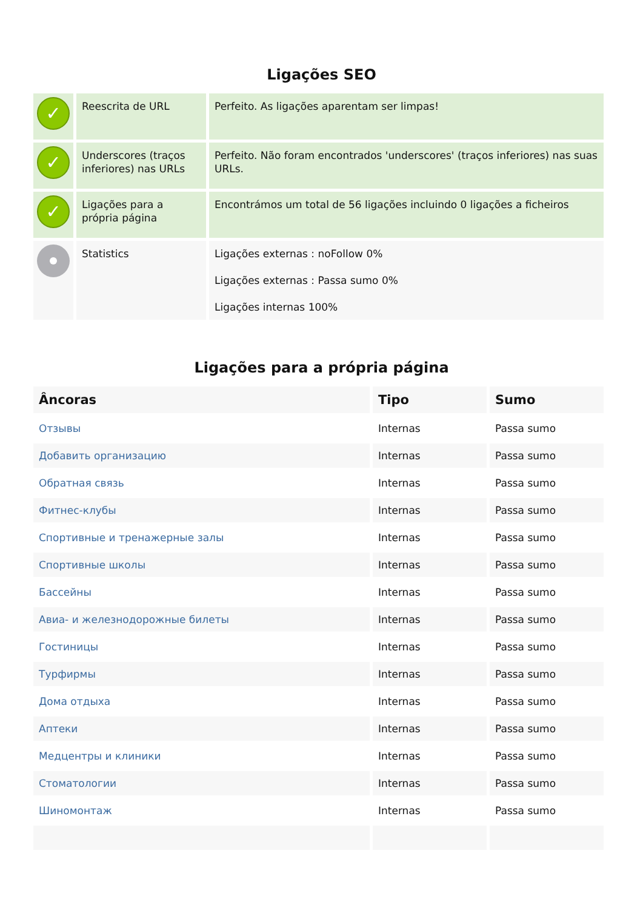Ligações SEO
| ✓ | Reescrita de URL | Perfeito. As ligações aparentam ser limpas! |
| ✓ | Underscores (traços inferiores) nas URLs | Perfeito. Não foram encontrados 'underscores' (traços inferiores) nas suas URLs. |
| ✓ | Ligações para a própria página | Encontrámos um total de 56 ligações incluindo 0 ligações a ficheiros |
| | Statistics | Ligações externas : noFollow 0% Ligações externas : Passa sumo 0% Ligações internas 100% |
Ligações para a própria página
| Âncoras | Tipo | Sumo |
| --- | --- | --- |
| Отзывы | Internas | Passa sumo |
| Добавить организацию | Internas | Passa sumo |
| Обратная связь | Internas | Passa sumo |
| Фитнес-клубы | Internas | Passa sumo |
| Спортивные и тренажерные залы | Internas | Passa sumo |
| Спортивные школы | Internas | Passa sumo |
| Бассейны | Internas | Passa sumo |
| Авиа- и железнодорожные билеты | Internas | Passa sumo |
| Гостиницы | Internas | Passa sumo |
| Турфирмы | Internas | Passa sumo |
| Дома отдыха | Internas | Passa sumo |
| Аптеки | Internas | Passa sumo |
| Медцентры и клиники | Internas | Passa sumo |
| Стоматологии | Internas | Passa sumo |
| Шиномонтаж | Internas | Passa sumo |